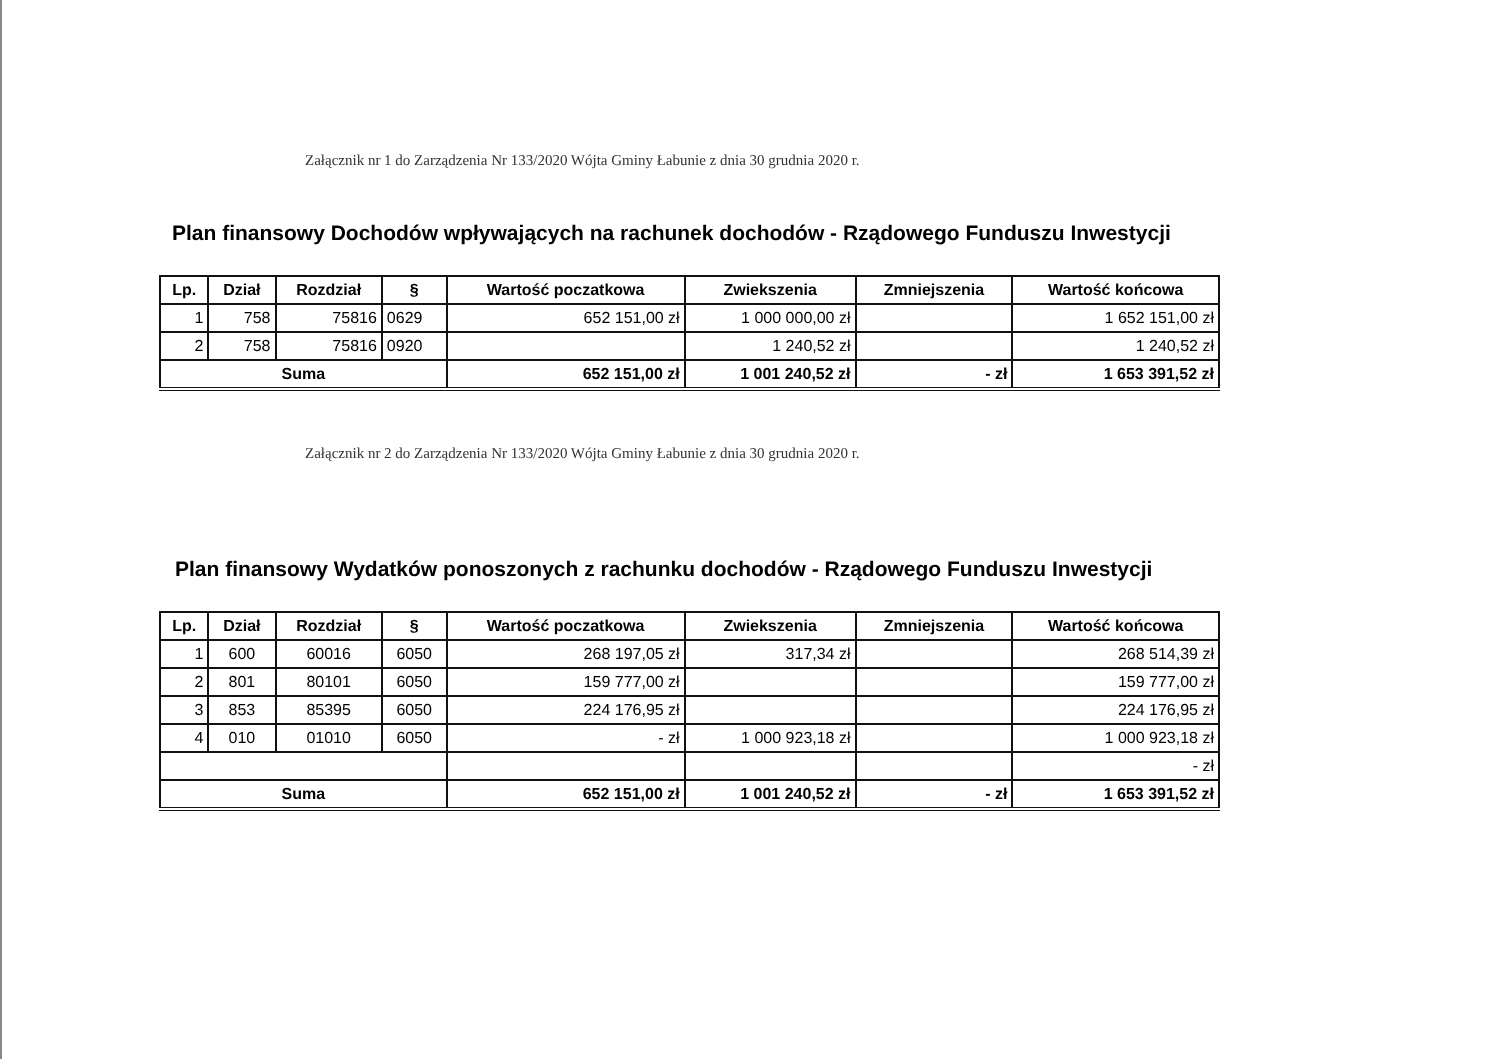Załącznik nr 1 do Zarządzenia Nr 133/2020 Wójta Gminy Łabunie z dnia 30 grudnia 2020 r.
Plan finansowy Dochodów wpływających na rachunek dochodów - Rządowego Funduszu Inwestycji
| Lp. | Dział | Rozdział | § | Wartość poczatkowa | Zwiekszenia | Zmniejszenia | Wartość końcowa |
| --- | --- | --- | --- | --- | --- | --- | --- |
| 1 | 758 | 75816 | 0629 | 652 151,00 zł | 1 000 000,00 zł | | 1 652 151,00 zł |
| 2 | 758 | 75816 | 0920 | | 1 240,52 zł | | 1 240,52 zł |
| Suma | | | | 652 151,00 zł | 1 001 240,52 zł | - zł | 1 653 391,52 zł |
Załącznik nr 2 do Zarządzenia Nr 133/2020 Wójta Gminy Łabunie z dnia 30 grudnia 2020 r.
Plan finansowy Wydatków ponoszonych z rachunku dochodów - Rządowego Funduszu Inwestycji
| Lp. | Dział | Rozdział | § | Wartość poczatkowa | Zwiekszenia | Zmniejszenia | Wartość końcowa |
| --- | --- | --- | --- | --- | --- | --- | --- |
| 1 | 600 | 60016 | 6050 | 268 197,05 zł | 317,34 zł | | 268 514,39 zł |
| 2 | 801 | 80101 | 6050 | 159 777,00 zł | | | 159 777,00 zł |
| 3 | 853 | 85395 | 6050 | 224 176,95 zł | | | 224 176,95 zł |
| 4 | 010 | 01010 | 6050 | - zł | 1 000 923,18 zł | | 1 000 923,18 zł |
| | | | | | | | - zł |
| Suma | | | | 652 151,00 zł | 1 001 240,52 zł | - zł | 1 653 391,52 zł |